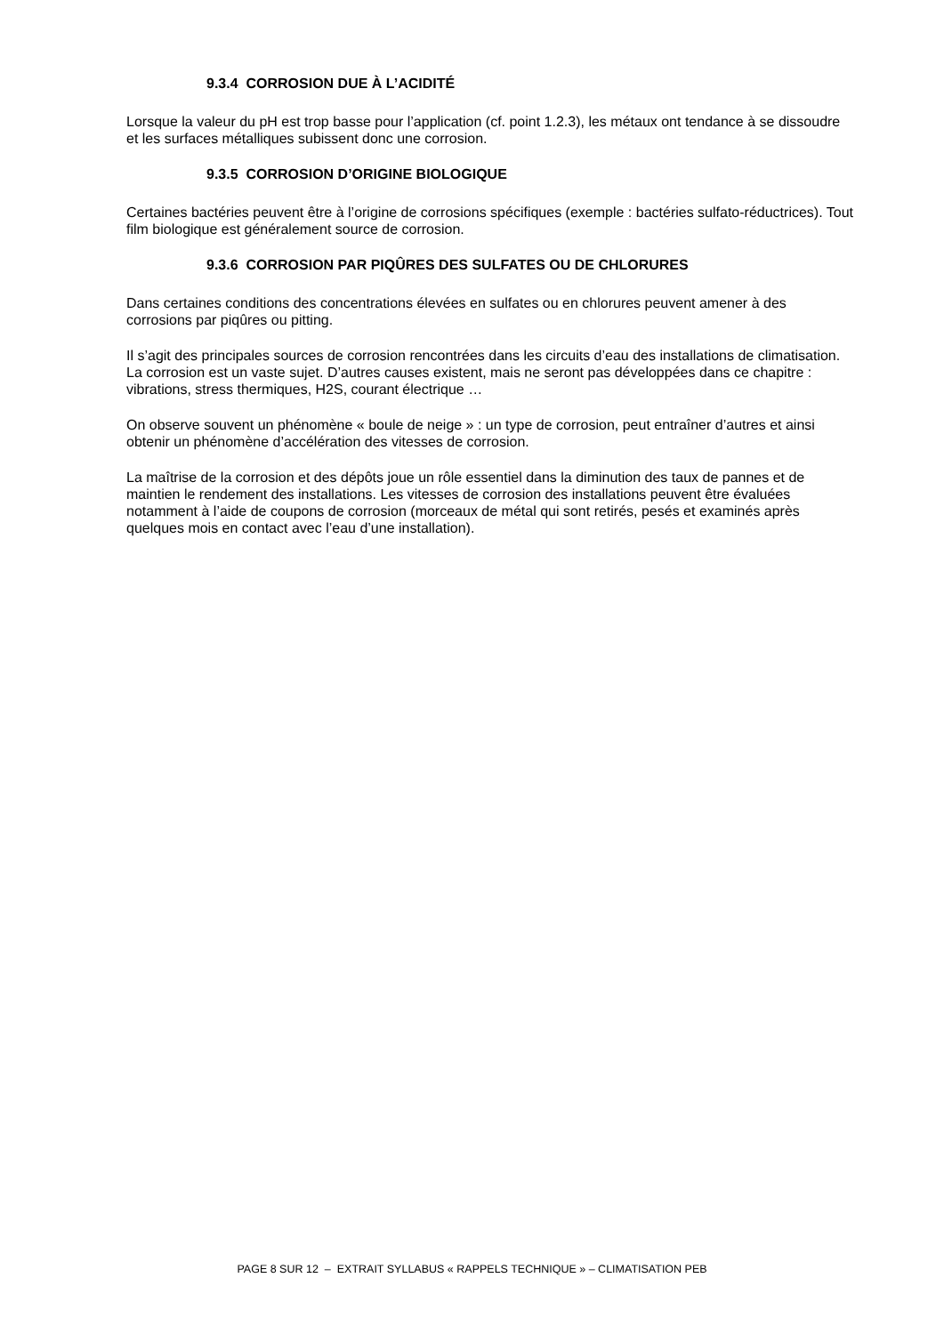9.3.4 CORROSION DUE À L’ACIDITÉ
Lorsque la valeur du pH est trop basse pour l’application (cf. point 1.2.3), les métaux ont tendance à se dissoudre et les surfaces métalliques subissent donc une corrosion.
9.3.5 CORROSION D’ORIGINE BIOLOGIQUE
Certaines bactéries peuvent être à l’origine de corrosions spécifiques (exemple : bactéries sulfato-réductrices). Tout film biologique est généralement source de corrosion.
9.3.6 CORROSION PAR PIQÛRES DES SULFATES OU DE CHLORURES
Dans certaines conditions des concentrations élevées en sulfates ou en chlorures peuvent amener à des corrosions par piqûres ou pitting.
Il s’agit des principales sources de corrosion rencontrées dans les circuits d’eau des installations de climatisation. La corrosion est un vaste sujet. D’autres causes existent, mais ne seront pas développées dans ce chapitre : vibrations, stress thermiques, H2S, courant électrique …
On observe souvent un phénomène « boule de neige » : un type de corrosion, peut entraîner d’autres et ainsi obtenir un phénomène d’accélération des vitesses de corrosion.
La maîtrise de la corrosion et des dépôts joue un rôle essentiel dans la diminution des taux de pannes et de maintien le rendement des installations. Les vitesses de corrosion des installations peuvent être évaluées notamment à l’aide de coupons de corrosion (morceaux de métal qui sont retirés, pesés et examinés après quelques mois en contact avec l’eau d’une installation).
PAGE 8 SUR 12 – EXTRAIT SYLLABUS « RAPPELS TECHNIQUE » – CLIMATISATION PEB